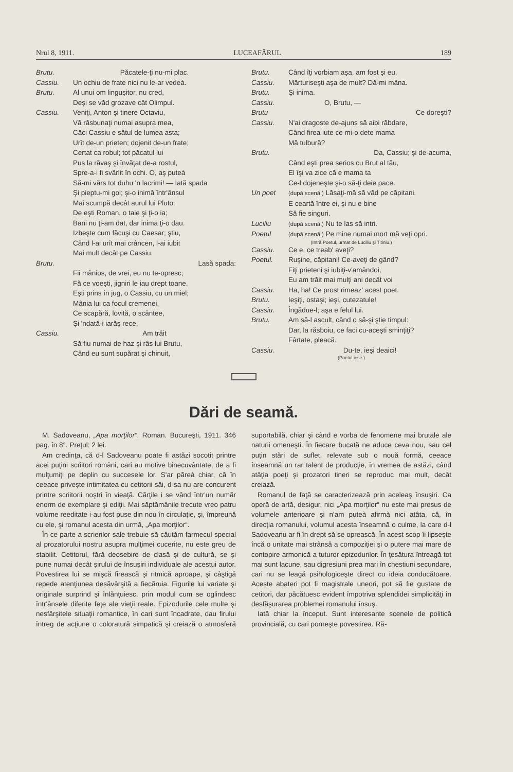Nrul 8, 1911. LUCEAFĂRUL 189
Brutu. Păcatele-ţi nu-mi plac.
Cassiu. Un ochiu de frate nici nu le-ar vedeà.
Brutu. Al unui om linguşitor, nu cred,
Deşi se văd grozave cât Olimpul.
Cassiu. Veniţi, Anton şi tinere Octaviu,
Vă răsbunaţi numai asupra mea,
Căci Cassiu e sătul de lumea asta;
Urît de-un prieten; dojenit de-un frate;
Certat ca robul; tot păcatul lui
Pus la răvaş şi învăţat de-a rostul,
Spre-a-i fi svârlit în ochi. O, aş puteà
Să-mi vărs tot duhu 'n lacrimi! — Iată spada
Şi pieptu-mi gol; şi-o inimă într'ânsul
Mai scumpă decât aurul lui Pluto:
De eşti Roman, o taie şi ţi-o ia;
Bani nu ţi-am dat, dar inima ţi-o dau.
Izbeşte cum făcuşi cu Caesar; ştiu,
Când l-ai urît mai crâncen, l-ai iubit
Mai mult decât pe Cassiu.
Brutu. Lasă spada:
Fii mânios, de vrei, eu nu te-opresc;
Fă ce voeşti, jigniri le iau drept toane.
Eşti prins în jug, o Cassiu, cu un miel;
Mânia lui ca focul cremenei,
Ce scapără, lovită, o scântee,
Şi 'ndată-i iarăş rece,
Cassiu. Am trăit
Să fiu numai de haz şi râs lui Brutu,
Când eu sunt supărat şi chinuit,
Brutu. Când îţi vorbiam aşa, am fost şi eu.
Cassiu. Mărturiseşti aşa de mult? Dă-mi mâna.
Brutu. Şi inima.
Cassiu. O, Brutu, —
Brutu Ce doreşti?
Cassiu. N'ai dragoste de-ajuns să aibi răbdare,
Când firea iute ce mi-o dete mama
Mă tulbură?
Brutu. Da, Cassiu; şi de-acuma,
Când eşti prea serios cu Brut al tău,
El îşi va zice că e mama ta
Ce-l dojeneşte şi-o să-ţi deie pace.
Un poet (după scenă.) Lăsaţi-mă să văd pe căpitani.
E ceartă între ei, şi nu e bine
Să fie singuri.
Luciliu (după scenă.) Nu te las să intri.
Poetul (după scenă.) Pe mine numai mort mă veţi opri.
(Intră Poetul, urmat de Luciliu şi Titiniu.)
Cassiu. Ce e, ce treab' aveţi?
Poetul. Ruşine, căpitani! Ce-aveţi de gând?
Fiţi prieteni şi iubiţi-v'amândoi,
Eu am trăit mai mulţi ani decât voi
Cassiu. Ha, ha! Ce prost rimeaz' acest poet.
Brutu. Ieşiţi, ostaşi; ieşi, cutezatule!
Cassiu. Îngădue-l; aşa e felul lui.
Brutu. Am să-l ascult, când o să-şi ştie timpul:
Dar, la răsboiu, ce faci cu-aceşti sminţiţi?
Fârtate, pleacă.
Cassiu. Du-te, ieşi deaici!
(Poetul iese.)
Dări de seamă.
M. Sadoveanu, „Apa morţilor“. Roman. Bucureşti, 1911. 346 pag. în 8°. Preţul: 2 lei.
Am credinţa, că d-l Sadoveanu poate fi astăzi socotit printre acei puţini scriitori români, cari au motive binecuvântate, de a fi mulţumiţi pe deplin cu succesele lor. S'ar păreà chiar, că în ceeace priveşte intimitatea cu cetitorii săi, d-sa nu are concurent printre scriitorii noştri în vieaţă. Cărţile i se vând într'un număr enorm de exemplare şi ediţii. Mai săptămânile trecute vreo patru volume reeditate i-au fost puse din nou în circulaţie, şi, împreună cu ele, şi romanul acesta din urmă, „Apa morţilor“.
În ce parte a scrierilor sale trebuie să căutăm farmecul special al prozatorului nostru asupra mulţimei cucerite, nu este greu de stabilit. Cetitorul, fără deosebire de clasă şi de cultură, se şi pune numai decât şirului de însuşiri individuale ale acestui autor. Povestirea lui se mişcă firească şi ritmică aproape, şi câştigă repede atenţiunea desăvârşită a fiecăruia. Figurile lui variate şi originale surprind şi înlănţuiesc, prin modul cum se oglindesc într'ânsele diferite feţe ale vieţii reale. Epizodurile cele multe şi nesfârşitele situaţii romantice, în cari sunt încadrate, dau firului întreg de acţiune o coloratură simpatică şi creiază o atmosferă suportabilă, chiar şi când e vorba de fenomene mai brutale ale naturii omeneşti. În fiecare bucată ne aduce ceva nou, sau cel puţin stări de suflet, relevate sub o nouă formă, ceeace înseamnă un rar talent de producţie, în vremea de astăzi, când atâţia poeţi şi prozatori tineri se reproduc mai mult, decât creiază.
Romanul de faţă se caracterizează prin aceleaş însuşiri. Ca operă de artă, desigur, nici „Apa morţilor“ nu este mai presus de volumele anterioare şi n'am puteà afirmà nici atâta, că, în direcţia romanului, volumul acesta înseamnă o culme, la care d-l Sadoveanu ar fi în drept să se oprească. În acest scop îi lipseşte încă o unitate mai strânsă a compoziţiei şi o putere mai mare de contopire armonică a tuturor epizodurilor. În ţesătura întreagă tot mai sunt lacune, sau digresiuni prea mari în chestiuni secundare, cari nu se leagă psihologiceşte direct cu ideia conducătoare. Aceste abateri pot fi magistrale uneori, pot să fie gustate de cetitori, dar păcătuesc evident împotriva splendidei simplicităţi în desfăşurarea problemei romanului însuş.
Iată chiar la început. Sunt interesante scenele de politică provincială, cu cari porneşte povestirea. Ră-